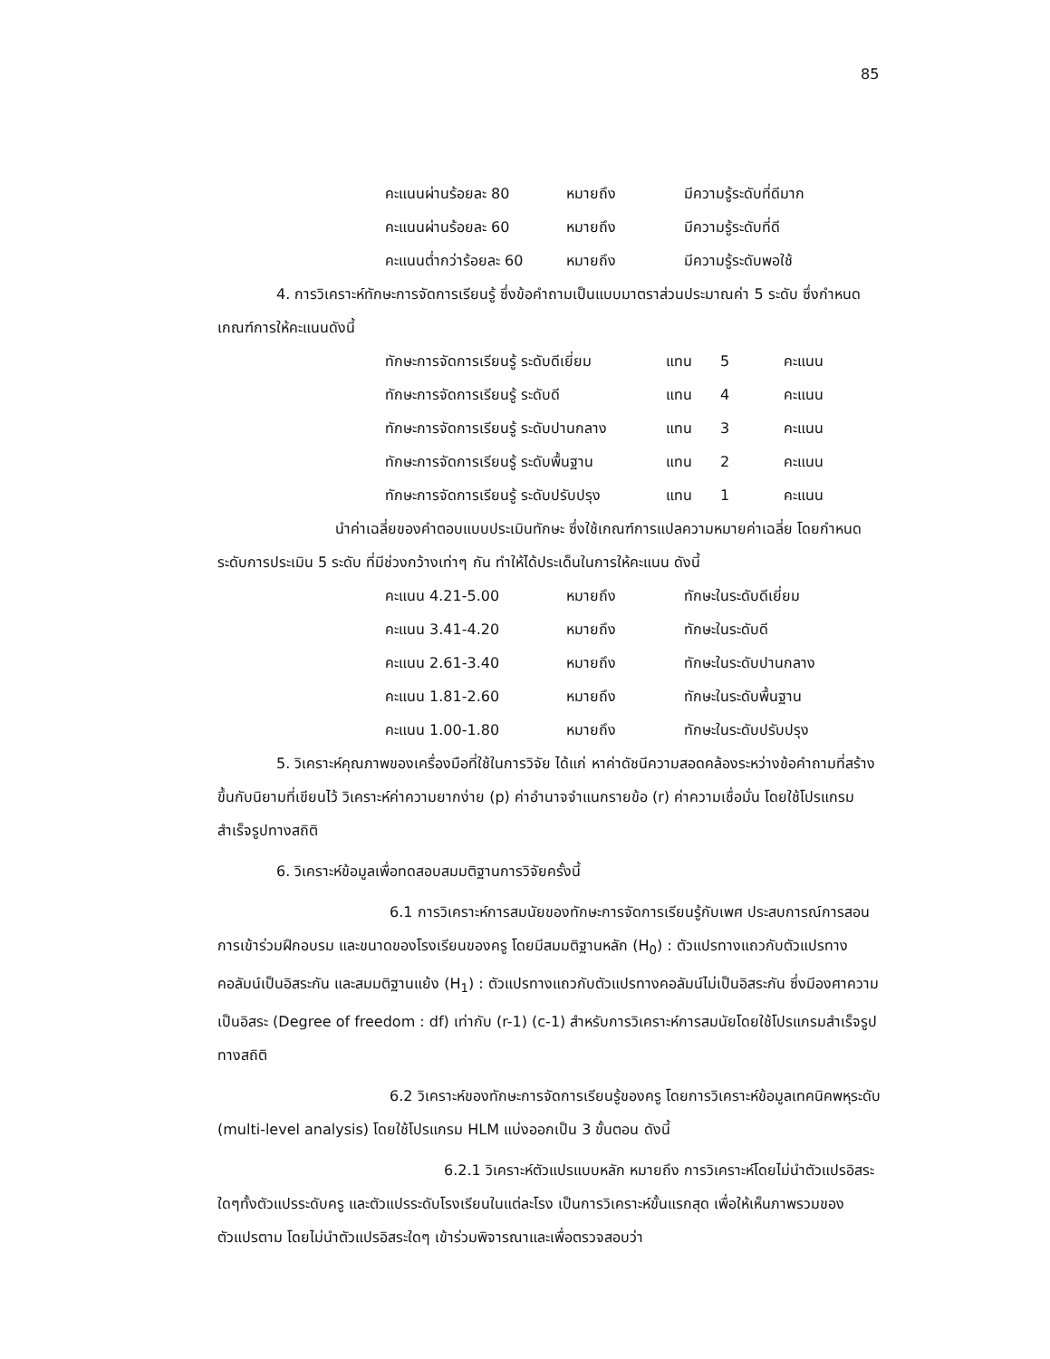85
| คะแนนผ่านร้อยละ 80 | หมายถึง | มีความรู้ระดับที่ดีมาก |
| คะแนนผ่านร้อยละ 60 | หมายถึง | มีความรู้ระดับที่ดี |
| คะแนนต่ำกว่าร้อยละ 60 | หมายถึง | มีความรู้ระดับพอใช้ |
4. การวิเคราะห์ทักษะการจัดการเรียนรู้ ซึ่งข้อคำถามเป็นแบบมาตราส่วนประมาณค่า 5 ระดับ ซึ่งกำหนดเกณฑ์การให้คะแนนดังนี้
| ทักษะการจัดการเรียนรู้ ระดับดีเยี่ยม | แทน | 5 | คะแนน |
| ทักษะการจัดการเรียนรู้ ระดับดี | แทน | 4 | คะแนน |
| ทักษะการจัดการเรียนรู้ ระดับปานกลาง | แทน | 3 | คะแนน |
| ทักษะการจัดการเรียนรู้ ระดับพื้นฐาน | แทน | 2 | คะแนน |
| ทักษะการจัดการเรียนรู้ ระดับปรับปรุง | แทน | 1 | คะแนน |
นำค่าเฉลี่ยของคำตอบแบบประเมินทักษะ ซึ่งใช้เกณฑ์การแปลความหมายค่าเฉลี่ย โดยกำหนดระดับการประเมิน 5 ระดับ ที่มีช่วงกว้างเท่าๆ กัน ทำให้ได้ประเด็นในการให้คะแนน ดังนี้
| คะแนน 4.21-5.00 | หมายถึง | ทักษะในระดับดีเยี่ยม |
| คะแนน 3.41-4.20 | หมายถึง | ทักษะในระดับดี |
| คะแนน 2.61-3.40 | หมายถึง | ทักษะในระดับปานกลาง |
| คะแนน 1.81-2.60 | หมายถึง | ทักษะในระดับพื้นฐาน |
| คะแนน 1.00-1.80 | หมายถึง | ทักษะในระดับปรับปรุง |
5. วิเคราะห์คุณภาพของเครื่องมือที่ใช้ในการวิจัย ได้แก่ หาค่าดัชนีความสอดคล้องระหว่างข้อคำถามที่สร้างขึ้นกับนิยามที่เขียนไว้ วิเคราะห์ค่าความยากง่าย (p) ค่าอำนาจจำแนกรายข้อ (r) ค่าความเชื่อมั่น โดยใช้โปรแกรมสำเร็จรูปทางสถิติ
6. วิเคราะห์ข้อมูลเพื่อทดสอบสมมติฐานการวิจัยครั้งนี้
6.1 การวิเคราะห์การสมนัยของทักษะการจัดการเรียนรู้กับเพศ ประสบการณ์การสอน การเข้าร่วมฝึกอบรม และขนาดของโรงเรียนของครู โดยมีสมมติฐานหลัก (H<sub>0</sub>) : ตัวแปรทางแถวกับตัวแปรทางคอลัมน์เป็นอิสระกัน และสมมติฐานแย้ง (H<sub>1</sub>) : ตัวแปรทางแถวกับตัวแปรทางคอลัมน์ไม่เป็นอิสระกัน ซึ่งมีองศาความเป็นอิสระ (Degree of freedom : df) เท่ากับ (r-1) (c-1) สำหรับการวิเคราะห์การสมนัยโดยใช้โปรแกรมสำเร็จรูปทางสถิติ
6.2 วิเคราะห์ของทักษะการจัดการเรียนรู้ของครู โดยการวิเคราะห์ข้อมูลเทคนิคพหุระดับ (multi-level analysis) โดยใช้โปรแกรม HLM แบ่งออกเป็น 3 ขั้นตอน ดังนี้
6.2.1 วิเคราะห์ตัวแปรแบบหลัก หมายถึง การวิเคราะห์โดยไม่นำตัวแปรอิสระใดๆทั้งตัวแปรระดับครู และตัวแปรระดับโรงเรียนในแต่ละโรง เป็นการวิเคราะห์ขั้นแรกสุด เพื่อให้เห็นภาพรวมของตัวแปรตาม โดยไม่นำตัวแปรอิสระใดๆ เข้าร่วมพิจารณาและเพื่อตรวจสอบว่า